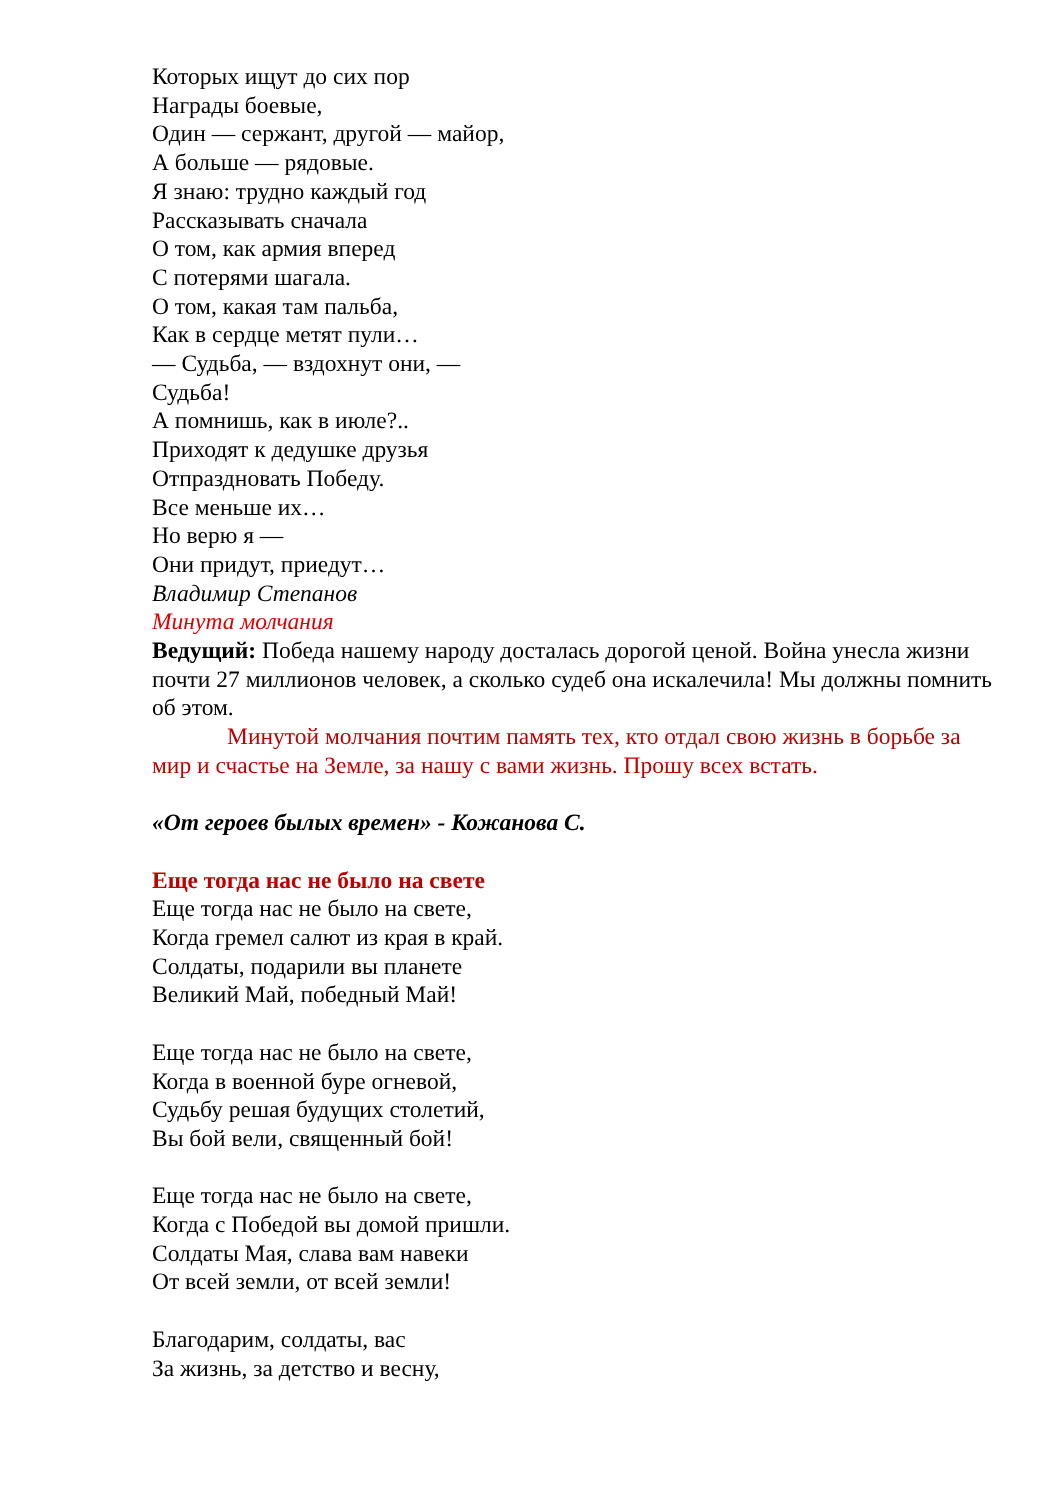Которых ищут до сих пор
Награды боевые,
Один — сержант, другой — майор,
А больше — рядовые.
Я знаю: трудно каждый год
Рассказывать сначала
О том, как армия вперед
С потерями шагала.
О том, какая там пальба,
Как в сердце метят пули…
— Судьба, — вздохнут они, —
Судьба!
А помнишь, как в июле?..
Приходят к дедушке друзья
Отпраздновать Победу.
Все меньше их…
Но верю я —
Они придут, приедут…
Владимир Степанов
Минута молчания
Ведущий: Победа нашему народу досталась дорогой ценой. Война унесла жизни почти 27 миллионов человек, а сколько судеб она искалечила! Мы должны помнить об этом.
Минутой молчания почтим память тех, кто отдал свою жизнь в борьбе за мир и счастье на Земле, за нашу с вами жизнь. Прошу всех встать.
«От героев былых времен» - Кожанова С.
Еще тогда нас не было на свете
Еще тогда нас не было на свете,
Когда гремел салют из края в край.
Солдаты, подарили вы планете
Великий Май, победный Май!
Еще тогда нас не было на свете,
Когда в военной буре огневой,
Судьбу решая будущих столетий,
Вы бой вели, священный бой!
Еще тогда нас не было на свете,
Когда с Победой вы домой пришли.
Солдаты Мая, слава вам навеки
От всей земли, от всей земли!
Благодарим, солдаты, вас
За жизнь, за детство и весну,